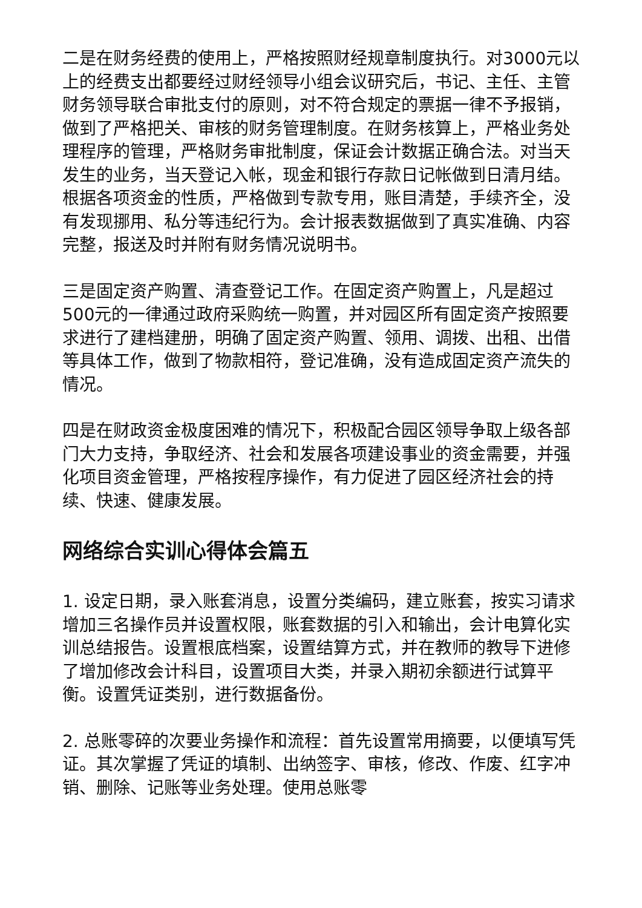二是在财务经费的使用上，严格按照财经规章制度执行。对3000元以上的经费支出都要经过财经领导小组会议研究后，书记、主任、主管财务领导联合审批支付的原则，对不符合规定的票据一律不予报销，做到了严格把关、审核的财务管理制度。在财务核算上，严格业务处理程序的管理，严格财务审批制度，保证会计数据正确合法。对当天发生的业务，当天登记入帐，现金和银行存款日记帐做到日清月结。根据各项资金的性质，严格做到专款专用，账目清楚，手续齐全，没有发现挪用、私分等违纪行为。会计报表数据做到了真实准确、内容完整，报送及时并附有财务情况说明书。
三是固定资产购置、清查登记工作。在固定资产购置上，凡是超过500元的一律通过政府采购统一购置，并对园区所有固定资产按照要求进行了建档建册，明确了固定资产购置、领用、调拨、出租、出借等具体工作，做到了物款相符，登记准确，没有造成固定资产流失的情况。
四是在财政资金极度困难的情况下，积极配合园区领导争取上级各部门大力支持，争取经济、社会和发展各项建设事业的资金需要，并强化项目资金管理，严格按程序操作，有力促进了园区经济社会的持续、快速、健康发展。
网络综合实训心得体会篇五
1. 设定日期，录入账套消息，设置分类编码，建立账套，按实习请求增加三名操作员并设置权限，账套数据的引入和输出，会计电算化实训总结报告。设置根底档案，设置结算方式，并在教师的教导下进修了增加修改会计科目，设置项目大类，并录入期初余额进行试算平衡。设置凭证类别，进行数据备份。
2. 总账零碎的次要业务操作和流程：首先设置常用摘要，以便填写凭证。其次掌握了凭证的填制、出纳签字、审核，修改、作废、红字冲销、删除、记账等业务处理。使用总账零